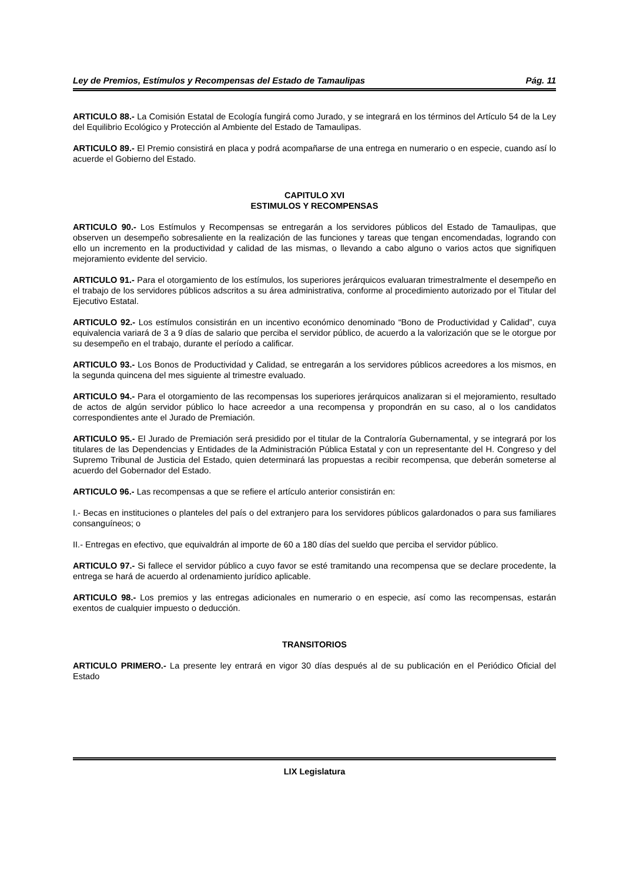Ley de Premios, Estímulos y Recompensas del Estado de Tamaulipas Pág. 11
ARTICULO 88.- La Comisión Estatal de Ecología fungirá como Jurado, y se integrará en los términos del Artículo 54 de la Ley del Equilibrio Ecológico y Protección al Ambiente del Estado de Tamaulipas.
ARTICULO 89.- El Premio consistirá en placa y podrá acompañarse de una entrega en numerario o en especie, cuando así lo acuerde el Gobierno del Estado.
CAPITULO XVI
ESTIMULOS Y RECOMPENSAS
ARTICULO 90.- Los Estímulos y Recompensas se entregarán a los servidores públicos del Estado de Tamaulipas, que observen un desempeño sobresaliente en la realización de las funciones y tareas que tengan encomendadas, logrando con ello un incremento en la productividad y calidad de las mismas, o llevando a cabo alguno o varios actos que signifiquen mejoramiento evidente del servicio.
ARTICULO 91.- Para el otorgamiento de los estímulos, los superiores jerárquicos evaluaran trimestralmente el desempeño en el trabajo de los servidores públicos adscritos a su área administrativa, conforme al procedimiento autorizado por el Titular del Ejecutivo Estatal.
ARTICULO 92.- Los estímulos consistirán en un incentivo económico denominado “Bono de Productividad y Calidad”, cuya equivalencia variará de 3 a 9 días de salario que perciba el servidor público, de acuerdo a la valorización que se le otorgue por su desempeño en el trabajo, durante el período a calificar.
ARTICULO 93.- Los Bonos de Productividad y Calidad, se entregarán a los servidores públicos acreedores a los mismos, en la segunda quincena del mes siguiente al trimestre evaluado.
ARTICULO 94.- Para el otorgamiento de las recompensas los superiores jerárquicos analizaran si el mejoramiento, resultado de actos de algún servidor público lo hace acreedor a una recompensa y propondrán en su caso, al o los candidatos correspondientes ante el Jurado de Premiación.
ARTICULO 95.- El Jurado de Premiación será presidido por el titular de la Contraloría Gubernamental, y se integrará por los titulares de las Dependencias y Entidades de la Administración Pública Estatal y con un representante del H. Congreso y del Supremo Tribunal de Justicia del Estado, quien determinará las propuestas a recibir recompensa, que deberán someterse al acuerdo del Gobernador del Estado.
ARTICULO 96.- Las recompensas a que se refiere el artículo anterior consistirán en:
I.- Becas en instituciones o planteles del país o del extranjero para los servidores públicos galardonados o para sus familiares consanguíneos; o
II.- Entregas en efectivo, que equivaldrán al importe de 60 a 180 días del sueldo que perciba el servidor público.
ARTICULO 97.- Si fallece el servidor público a cuyo favor se esté tramitando una recompensa que se declare procedente, la entrega se hará de acuerdo al ordenamiento jurídico aplicable.
ARTICULO 98.- Los premios y las entregas adicionales en numerario o en especie, así como las recompensas, estarán exentos de cualquier impuesto o deducción.
TRANSITORIOS
ARTICULO PRIMERO.- La presente ley entrará en vigor 30 días después al de su publicación en el Periódico Oficial del Estado
LIX Legislatura